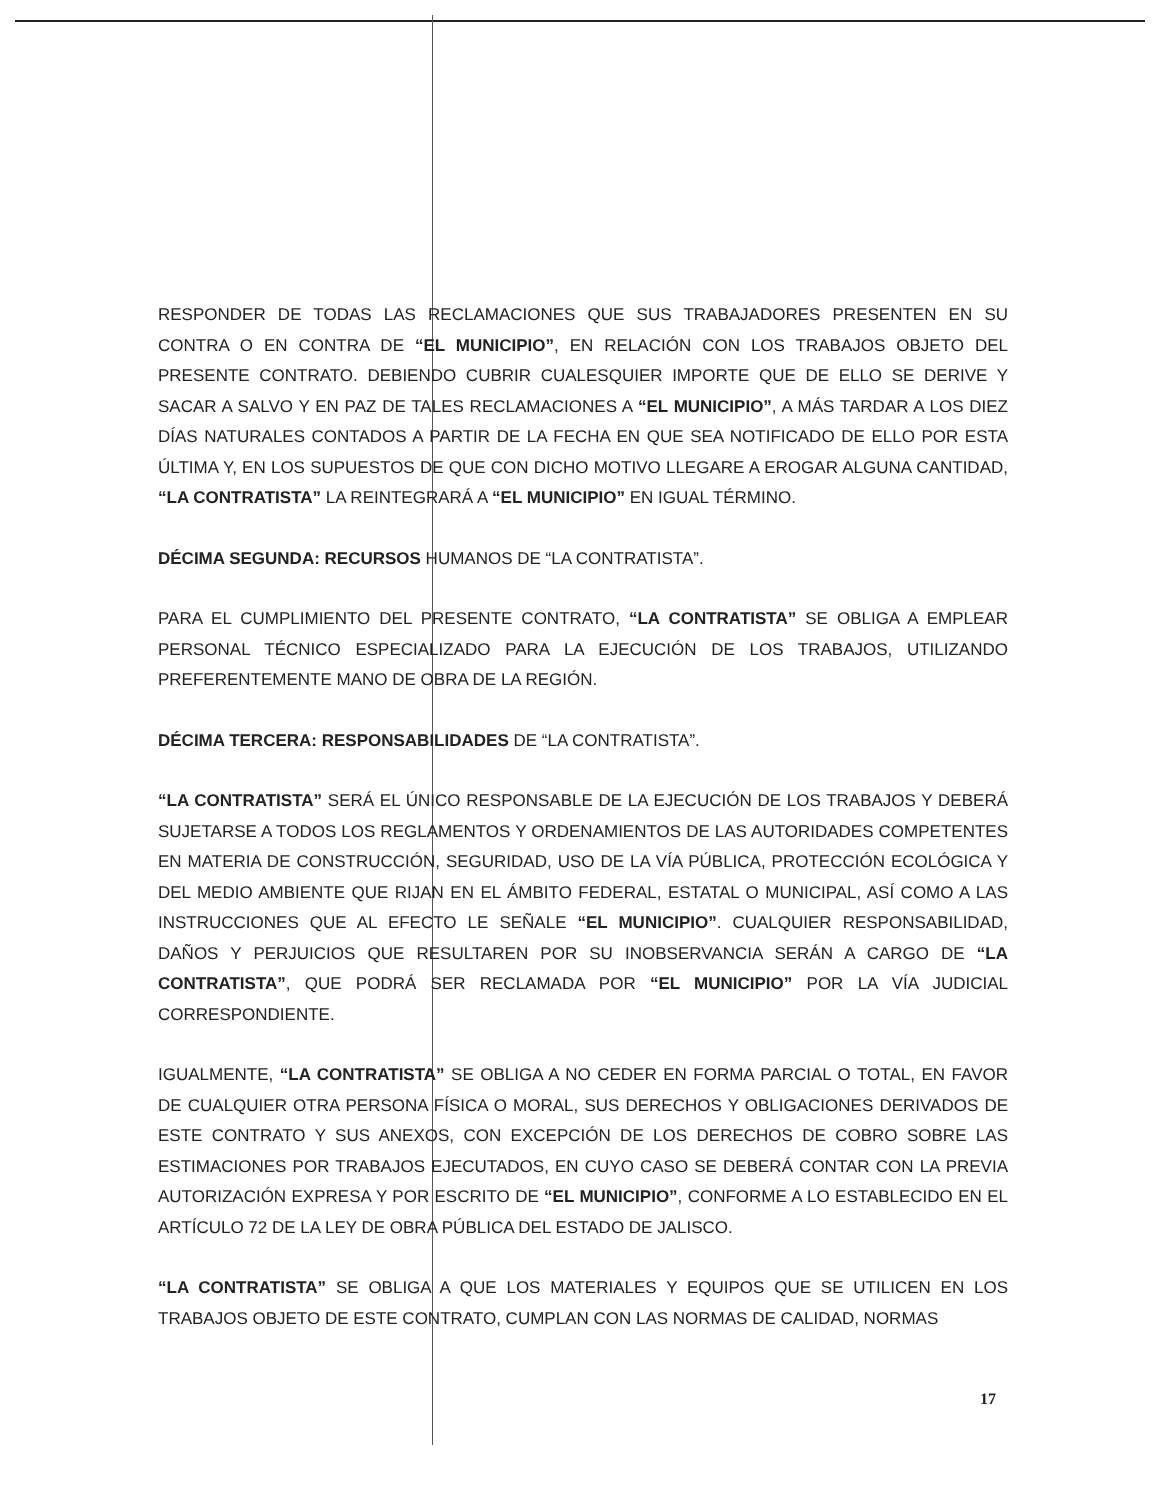RESPONDER DE TODAS LAS RECLAMACIONES QUE SUS TRABAJADORES PRESENTEN EN SU CONTRA O EN CONTRA DE “EL MUNICIPIO”, EN RELACIÓN CON LOS TRABAJOS OBJETO DEL PRESENTE CONTRATO. DEBIENDO CUBRIR CUALESQUIER IMPORTE QUE DE ELLO SE DERIVE Y SACAR A SALVO Y EN PAZ DE TALES RECLAMACIONES A “EL MUNICIPIO”, A MÁS TARDAR A LOS DIEZ DÍAS NATURALES CONTADOS A PARTIR DE LA FECHA EN QUE SEA NOTIFICADO DE ELLO POR ESTA ÚLTIMA Y, EN LOS SUPUESTOS DE QUE CON DICHO MOTIVO LLEGARE A EROGAR ALGUNA CANTIDAD, “LA CONTRATISTA” LA REINTEGRARÁ A “EL MUNICIPIO” EN IGUAL TÉRMINO.
DÉCIMA SEGUNDA: RECURSOS HUMANOS DE “LA CONTRATISTA”.
PARA EL CUMPLIMIENTO DEL PRESENTE CONTRATO, “LA CONTRATISTA” SE OBLIGA A EMPLEAR PERSONAL TÉCNICO ESPECIALIZADO PARA LA EJECUCIÓN DE LOS TRABAJOS, UTILIZANDO PREFERENTEMENTE MANO DE OBRA DE LA REGIÓN.
DÉCIMA TERCERA: RESPONSABILIDADES DE “LA CONTRATISTA”.
“LA CONTRATISTA” SERÁ EL ÚNICO RESPONSABLE DE LA EJECUCIÓN DE LOS TRABAJOS Y DEBERÁ SUJETARSE A TODOS LOS REGLAMENTOS Y ORDENAMIENTOS DE LAS AUTORIDADES COMPETENTES EN MATERIA DE CONSTRUCCIÓN, SEGURIDAD, USO DE LA VÍA PÚBLICA, PROTECCIÓN ECOLÓGICA Y DEL MEDIO AMBIENTE QUE RIJAN EN EL ÁMBITO FEDERAL, ESTATAL O MUNICIPAL, ASÍ COMO A LAS INSTRUCCIONES QUE AL EFECTO LE SEÑALE “EL MUNICIPIO”. CUALQUIER RESPONSABILIDAD, DAÑOS Y PERJUICIOS QUE RESULTAREN POR SU INOBSERVANCIA SERÁN A CARGO DE “LA CONTRATISTA”, QUE PODRÁ SER RECLAMADA POR “EL MUNICIPIO” POR LA VÍA JUDICIAL CORRESPONDIENTE.
IGUALMENTE, “LA CONTRATISTA” SE OBLIGA A NO CEDER EN FORMA PARCIAL O TOTAL, EN FAVOR DE CUALQUIER OTRA PERSONA FÍSICA O MORAL, SUS DERECHOS Y OBLIGACIONES DERIVADOS DE ESTE CONTRATO Y SUS ANEXOS, CON EXCEPCIÓN DE LOS DERECHOS DE COBRO SOBRE LAS ESTIMACIONES POR TRABAJOS EJECUTADOS, EN CUYO CASO SE DEBERÁ CONTAR CON LA PREVIA AUTORIZACIÓN EXPRESA Y POR ESCRITO DE “EL MUNICIPIO”, CONFORME A LO ESTABLECIDO EN EL ARTÍCULO 72 DE LA LEY DE OBRA PÚBLICA DEL ESTADO DE JALISCO.
“LA CONTRATISTA” SE OBLIGA A QUE LOS MATERIALES Y EQUIPOS QUE SE UTILICEN EN LOS TRABAJOS OBJETO DE ESTE CONTRATO, CUMPLAN CON LAS NORMAS DE CALIDAD, NORMAS
17